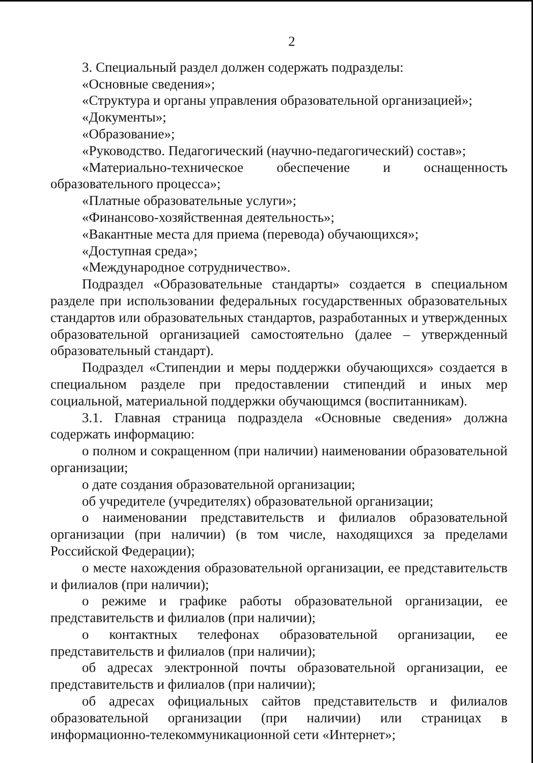2
3. Специальный раздел должен содержать подразделы:
«Основные сведения»;
«Структура и органы управления образовательной организацией»;
«Документы»;
«Образование»;
«Руководство. Педагогический (научно-педагогический) состав»;
«Материально-техническое обеспечение и оснащенность образовательного процесса»;
«Платные образовательные услуги»;
«Финансово-хозяйственная деятельность»;
«Вакантные места для приема (перевода) обучающихся»;
«Доступная среда»;
«Международное сотрудничество».
Подраздел «Образовательные стандарты» создается в специальном разделе при использовании федеральных государственных образовательных стандартов или образовательных стандартов, разработанных и утвержденных образовательной организацией самостоятельно (далее – утвержденный образовательный стандарт).
Подраздел «Стипендии и меры поддержки обучающихся» создается в специальном разделе при предоставлении стипендий и иных мер социальной, материальной поддержки обучающимся (воспитанникам).
3.1. Главная страница подраздела «Основные сведения» должна содержать информацию:
о полном и сокращенном (при наличии) наименовании образовательной организации;
о дате создания образовательной организации;
об учредителе (учредителях) образовательной организации;
о наименовании представительств и филиалов образовательной организации (при наличии) (в том числе, находящихся за пределами Российской Федерации);
о месте нахождения образовательной организации, ее представительств и филиалов (при наличии);
о режиме и графике работы образовательной организации, ее представительств и филиалов (при наличии);
о контактных телефонах образовательной организации, ее представительств и филиалов (при наличии);
об адресах электронной почты образовательной организации, ее представительств и филиалов (при наличии);
об адресах официальных сайтов представительств и филиалов образовательной организации (при наличии) или страницах в информационно-телекоммуникационной сети «Интернет»;